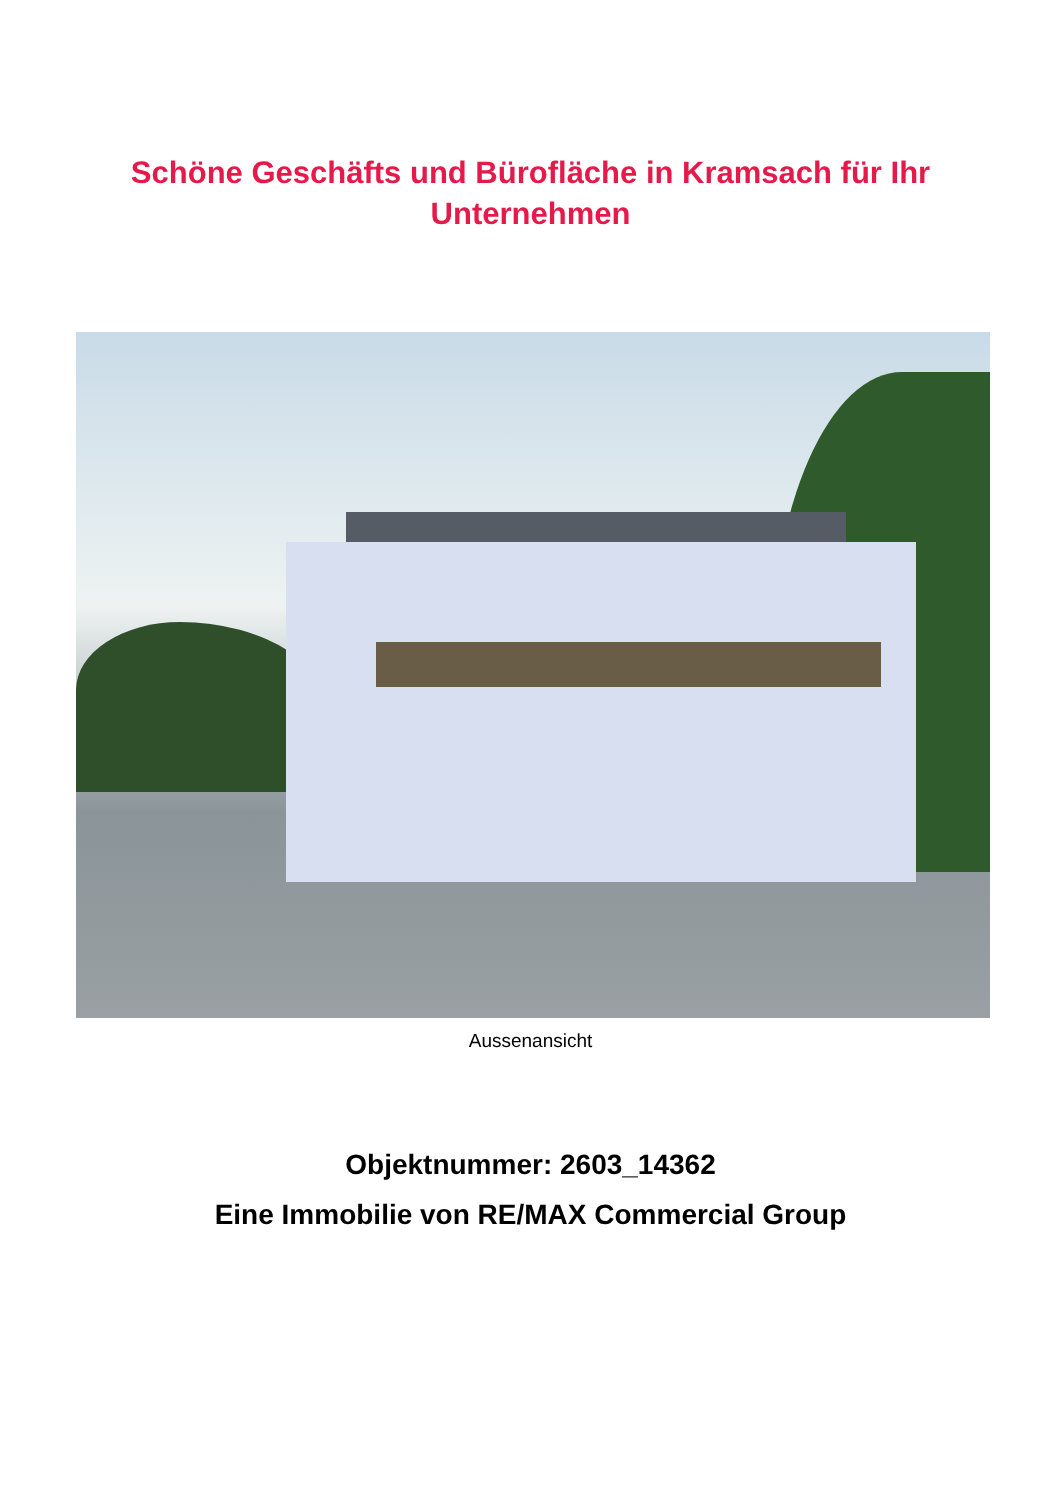Schöne Geschäfts und Bürofläche in Kramsach für Ihr
Unternehmen
Aussenansicht
Objektnummer: 2603_14362
Eine Immobilie von RE/MAX Commercial Group